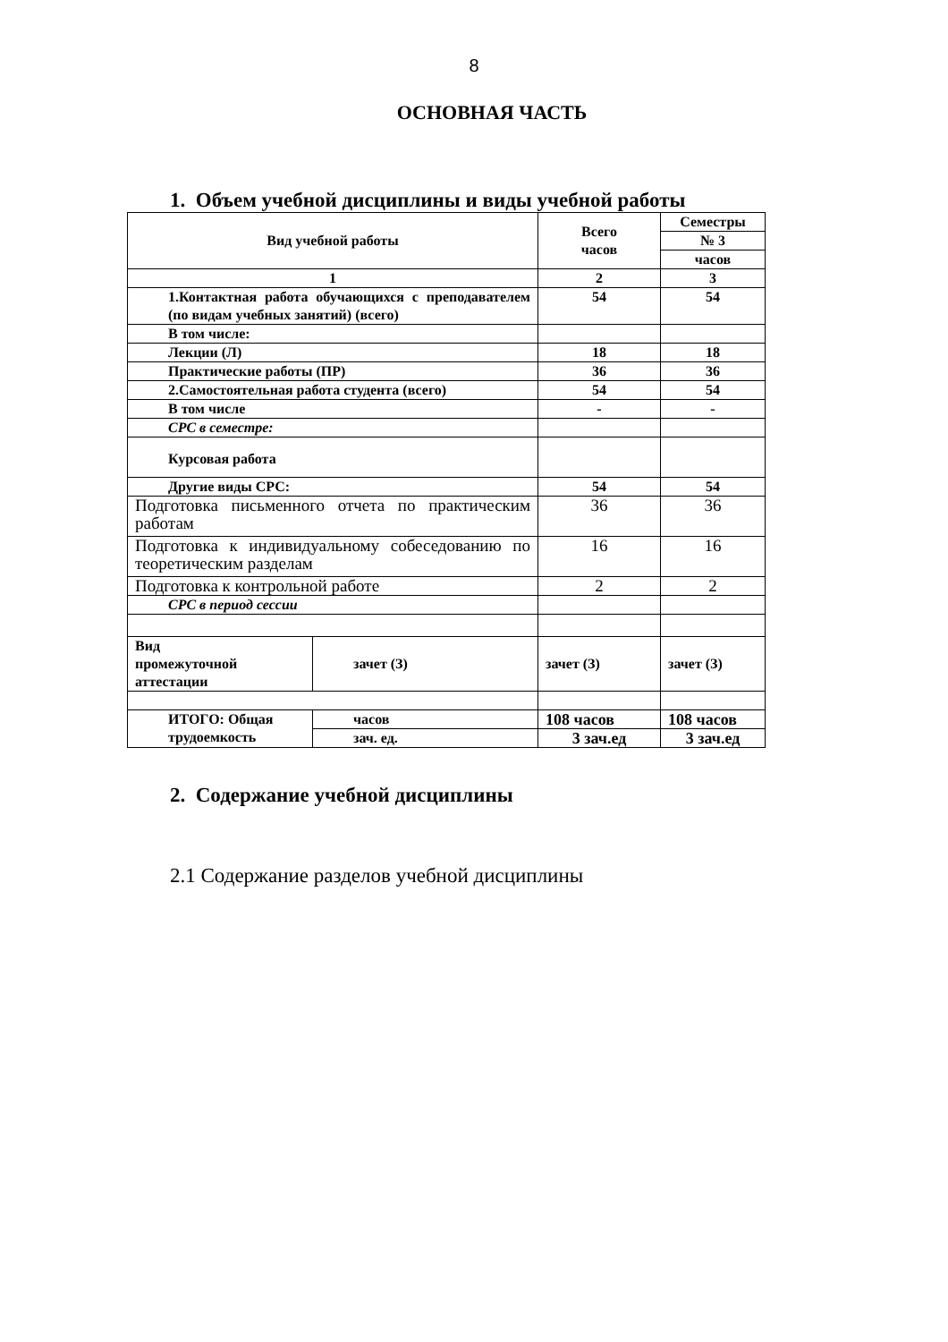8
ОСНОВНАЯ ЧАСТЬ
1. Объем учебной дисциплины и виды учебной работы
| Вид учебной работы | | Всего часов | Семестры |
| --- | --- | --- | --- |
| | | | № 3 |
| | | | часов |
| 1 | | 2 | 3 |
| 1.Контактная работа обучающихся с преподавателем (по видам учебных занятий) (всего) | | 54 | 54 |
| В том числе: | | | |
| Лекции (Л) | | 18 | 18 |
| Практические работы (ПР) | | 36 | 36 |
| 2.Самостоятельная работа студента (всего) | | 54 | 54 |
| В том числе | | - | - |
| СРС в семестре: | | | |
| Курсовая работа | | | |
| Другие виды СРС: | | 54 | 54 |
| Подготовка письменного отчета по практическим работам | | 36 | 36 |
| Подготовка к индивидуальному собеседованию по теоретическим разделам | | 16 | 16 |
| Подготовка к контрольной работе | | 2 | 2 |
| СРС в период сессии | | | |
| Вид промежуточной аттестации | зачет (З) | зачет (З) | зачет (З) |
| ИТОГО: Общая трудоемкость | часов | 108 часов | 108 часов |
| | зач. ед. | 3 зач.ед | 3 зач.ед |
2. Содержание учебной дисциплины
2.1 Содержание разделов учебной дисциплины